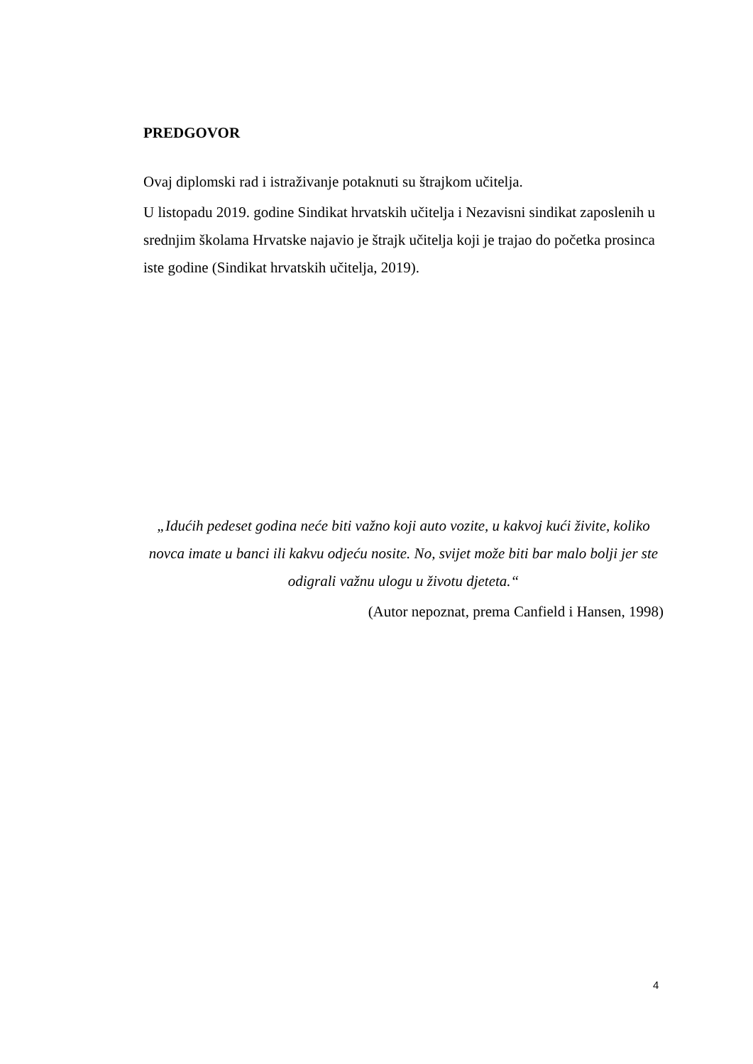PREDGOVOR
Ovaj diplomski rad i istraživanje potaknuti su štrajkom učitelja.
U listopadu 2019. godine Sindikat hrvatskih učitelja i Nezavisni sindikat zaposlenih u srednjim školama Hrvatske najavio je štrajk učitelja koji je trajao do početka prosinca iste godine (Sindikat hrvatskih učitelja, 2019).
„Idućih pedeset godina neće biti važno koji auto vozite, u kakvoj kući živite, koliko novca imate u banci ili kakvu odjeću nosite. No, svijet može biti bar malo bolji jer ste odigrali važnu ulogu u životu djeteta.“
(Autor nepoznat, prema Canfield i Hansen, 1998)
4